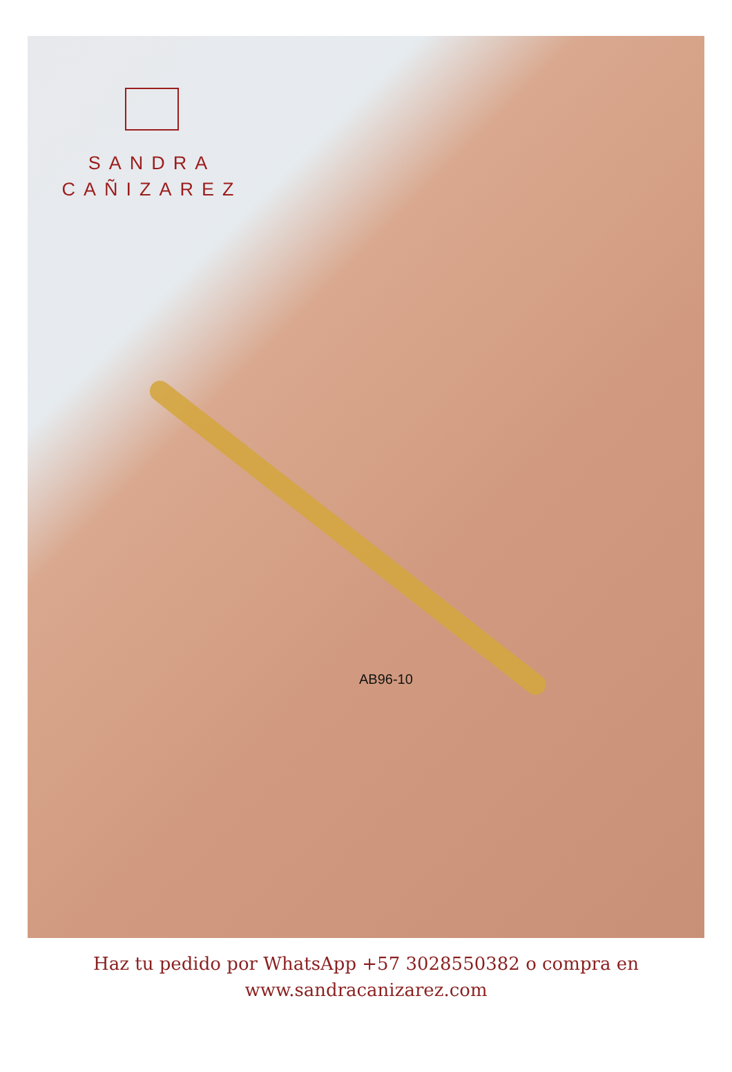SANDRA
CAÑIZAREZ
AB96-10
Haz tu pedido por WhatsApp +57 3028550382 o compra en
www.sandracanizarez.com